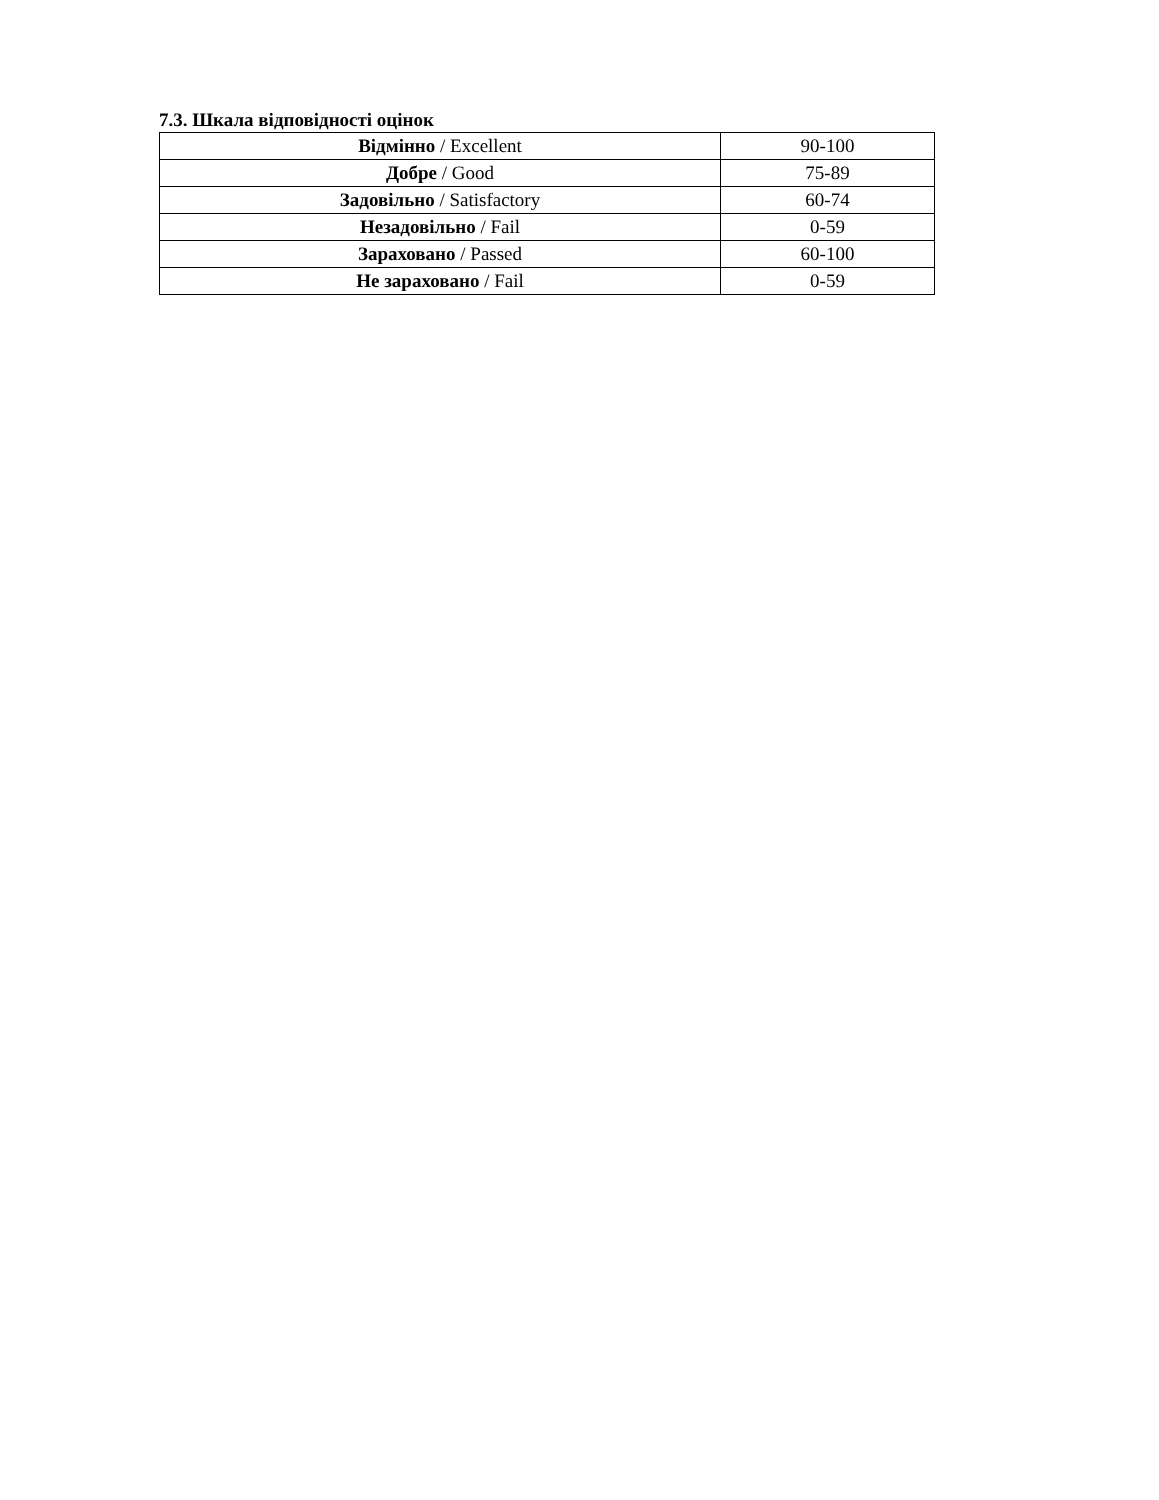7.3. Шкала відповідності оцінок
| Відмінно / Excellent | 90-100 |
| Добре / Good | 75-89 |
| Задовільно / Satisfactory | 60-74 |
| Незадовільно / Fail | 0-59 |
| Зараховано / Passed | 60-100 |
| Не зараховано / Fail | 0-59 |